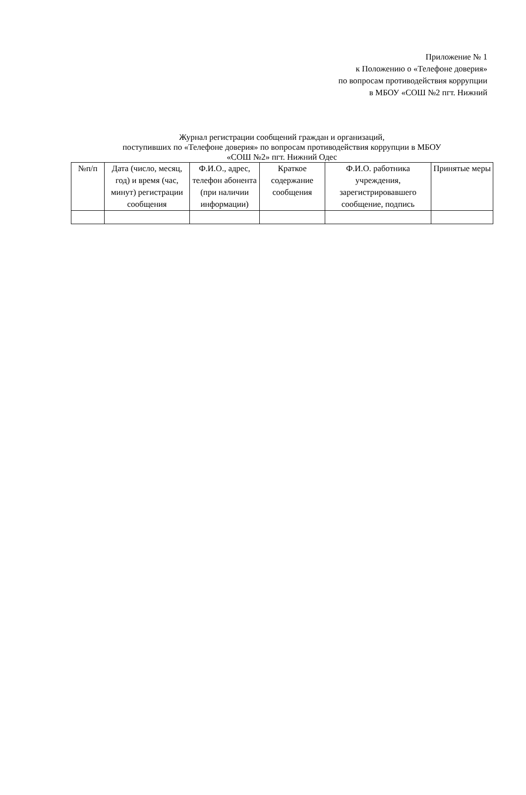Приложение № 1
к Положению о «Телефоне доверия»
по вопросам противодействия коррупции
в МБОУ «СОШ №2 пгт. Нижний
Журнал регистрации сообщений граждан и организаций,
поступивших по «Телефоне доверия» по вопросам противодействия коррупции в МБОУ
«СОШ №2» пгт. Нижний Одес
| №п/п | Дата (число, месяц, год) и время (час, минут) регистрации сообщения | Ф.И.О., адрес, телефон абонента (при наличии информации) | Краткое содержание сообщения | Ф.И.О. работника учреждения, зарегистрировавшего сообщение, подпись | Принятые меры |
| --- | --- | --- | --- | --- | --- |